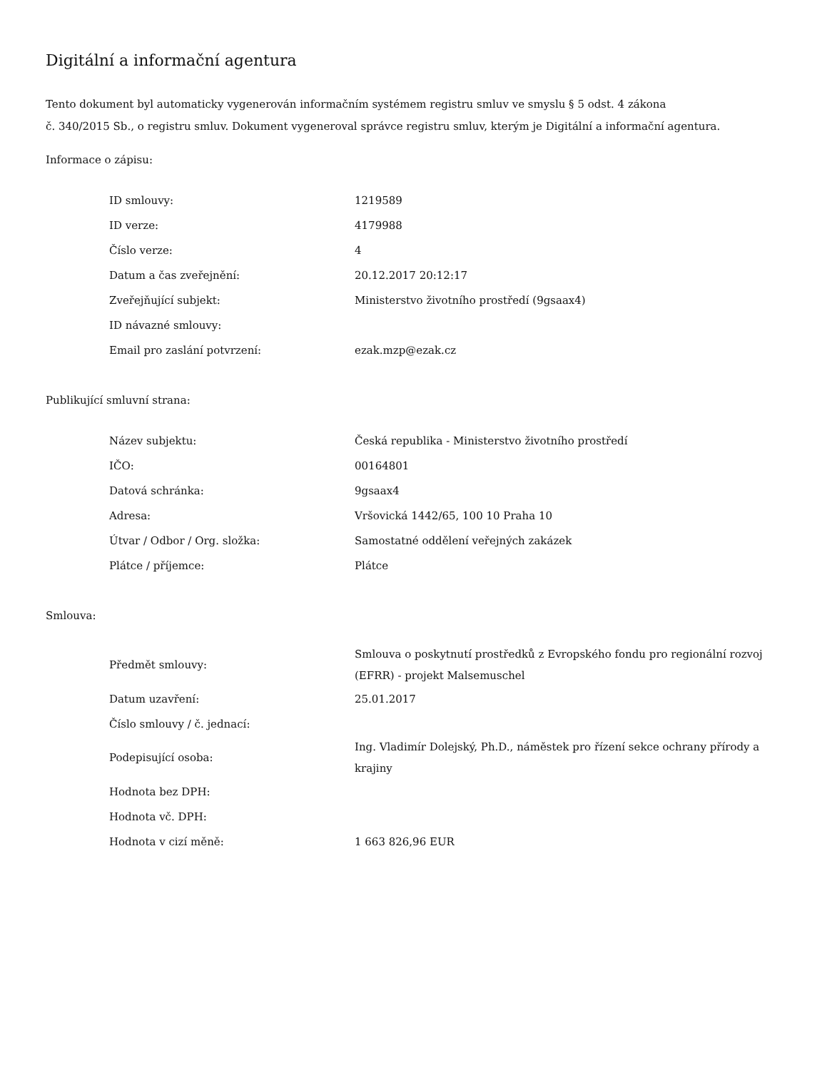Digitální a informační agentura
Tento dokument byl automaticky vygenerován informačním systémem registru smluv ve smyslu § 5 odst. 4 zákona
č. 340/2015 Sb., o registru smluv. Dokument vygeneroval správce registru smluv, kterým je Digitální a informační agentura.
Informace o zápisu:
| ID smlouvy: | 1219589 |
| ID verze: | 4179988 |
| Číslo verze: | 4 |
| Datum a čas zveřejnění: | 20.12.2017 20:12:17 |
| Zveřejňující subjekt: | Ministerstvo životního prostředí (9gsaax4) |
| ID návazné smlouvy: | |
| Email pro zaslání potvrzení: | ezak.mzp@ezak.cz |
Publikující smluvní strana:
| Název subjektu: | Česká republika - Ministerstvo životního prostředí |
| IČO: | 00164801 |
| Datová schránka: | 9gsaax4 |
| Adresa: | Vršovická 1442/65, 100 10 Praha 10 |
| Útvar / Odbor / Org. složka: | Samostatné oddělení veřejných zakázek |
| Plátce / příjemce: | Plátce |
Smlouva:
| Předmět smlouvy: | Smlouva o poskytnutí prostředků z Evropského fondu pro regionální rozvoj (EFRR) - projekt Malsemuschel |
| Datum uzavření: | 25.01.2017 |
| Číslo smlouvy / č. jednací: | |
| Podepisující osoba: | Ing. Vladimír Dolejský, Ph.D., náměstek pro řízení sekce ochrany přírody a krajiny |
| Hodnota bez DPH: | |
| Hodnota vč. DPH: | |
| Hodnota v cizí měně: | 1 663 826,96 EUR |